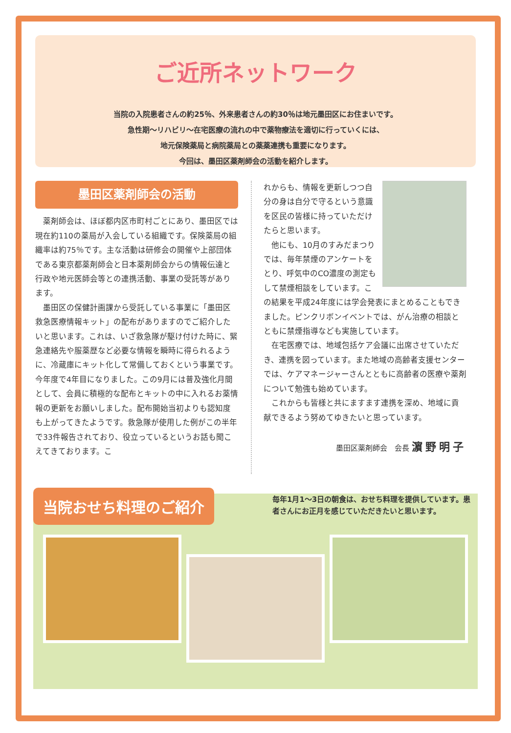ご近所ネットワーク
当院の入院患者さんの約25％、外来患者さんの約30％は地元墨田区にお住まいです。
急性期〜リハビリ〜在宅医療の流れの中で薬物療法を適切に行っていくには、
地元保険薬局と病院薬局との薬薬連携も重要になります。
今回は、墨田区薬剤師会の活動を紹介します。
墨田区薬剤師会の活動
　薬剤師会は、ほぼ都内区市町村ごとにあり、墨田区では現在約110の薬局が入会している組織です。保険薬局の組織率は約75％です。主な活動は研修会の開催や上部団体である東京都薬剤師会と日本薬剤師会からの情報伝達と行政や地元医師会等との連携活動、事業の受託等があります。
　墨田区の保健計画課から受託している事業に「墨田区救急医療情報キット」の配布がありますのでご紹介したいと思います。これは、いざ救急隊が駆け付けた時に、緊急連絡先や服薬歴など必要な情報を瞬時に得られるように、冷蔵庫にキット化して常備しておくという事業です。今年度で4年目になりました。この9月には普及強化月間として、会員に積極的な配布とキットの中に入れるお薬情報の更新をお願いしました。配布開始当初よりも認知度も上がってきたようです。救急隊が使用した例がこの半年で33件報告されており、役立っているというお話も聞こえてきております。こ
れからも、情報を更新しつつ自分の身は自分で守るという意識を区民の皆様に持っていただけたらと思います。
　他にも、10月のすみだまつりでは、毎年禁煙のアンケートをとり、呼気中のCO濃度の測定もして禁煙相談をしています。この結果を平成24年度には学会発表にまとめることもできました。ピンクリボンイベントでは、がん治療の相談とともに禁煙指導なども実施しています。
　在宅医療では、地域包括ケア会議に出席させていただき、連携を図っています。また地域の高齢者支援センターでは、ケアマネージャーさんとともに高齢者の医療や薬剤について勉強も始めています。
　これからも皆様と共にますます連携を深め、地域に貢献できるよう努めてゆきたいと思っています。
墨田区薬剤師会　会長 濵野明子
当院おせち料理のご紹介
毎年1月1〜3日の朝食は、おせち料理を提供しています。患者さんにお正月を感じていただきたいと思います。